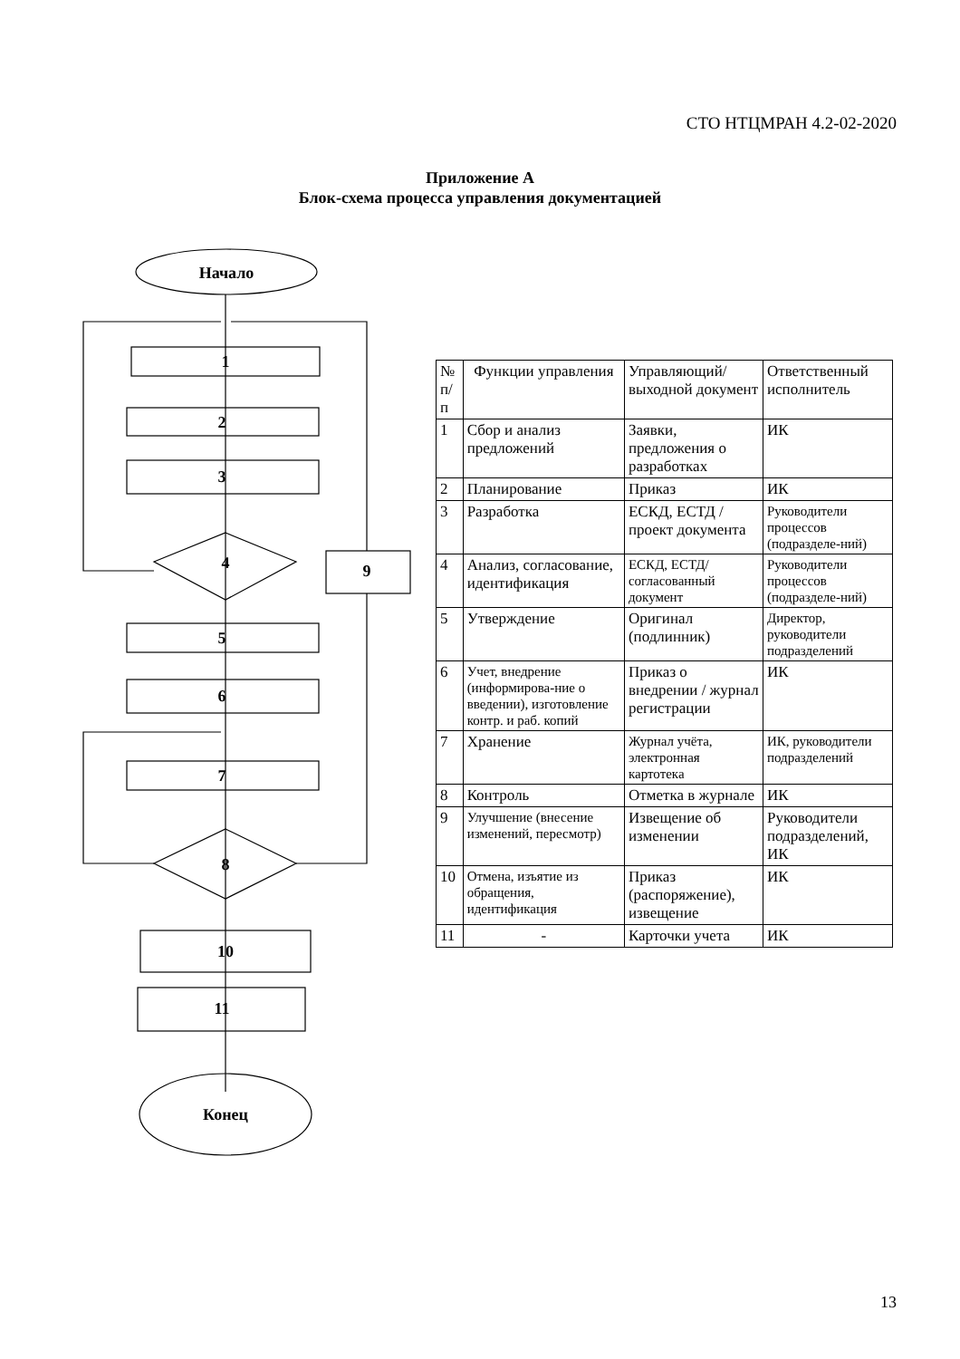СТО НТЦМРАН 4.2-02-2020
Приложение А
Блок-схема процесса управления документацией
Начало
1
2
3
4
9
5
6
7
8
10
11
Конец
| № п/п | Функции управления | Управляющий/ выходной документ | Ответственный исполнитель |
| --- | --- | --- | --- |
| 1 | Сбор и анализ предложений | Заявки, предложения о разработках | ИК |
| 2 | Планирование | Приказ | ИК |
| 3 | Разработка | ЕСКД, ЕСТД /проект документа | Руководители процессов (подразделе-ний) |
| 4 | Анализ, согласование, идентификация | ЕСКД, ЕСТД/ согласованный документ | Руководители процессов (подразделе-ний) |
| 5 | Утверждение | Оригинал (подлинник) | Директор, руководители подразделений |
| 6 | Учет, внедрение (информирова-ние о введении), изготовление контр. и раб. копий | Приказ о внедрении / журнал регистрации | ИК |
| 7 | Хранение | Журнал учёта, электронная картотека | ИК, руководители подразделений |
| 8 | Контроль | Отметка в журнале | ИК |
| 9 | Улучшение (внесение изменений, пересмотр) | Извещение об изменении | Руководители подразделений, ИК |
| 10 | Отмена, изъятие из обращения, идентификация | Приказ (распоряжение), извещение | ИК |
| 11 | - | Карточки учета | ИК |
13